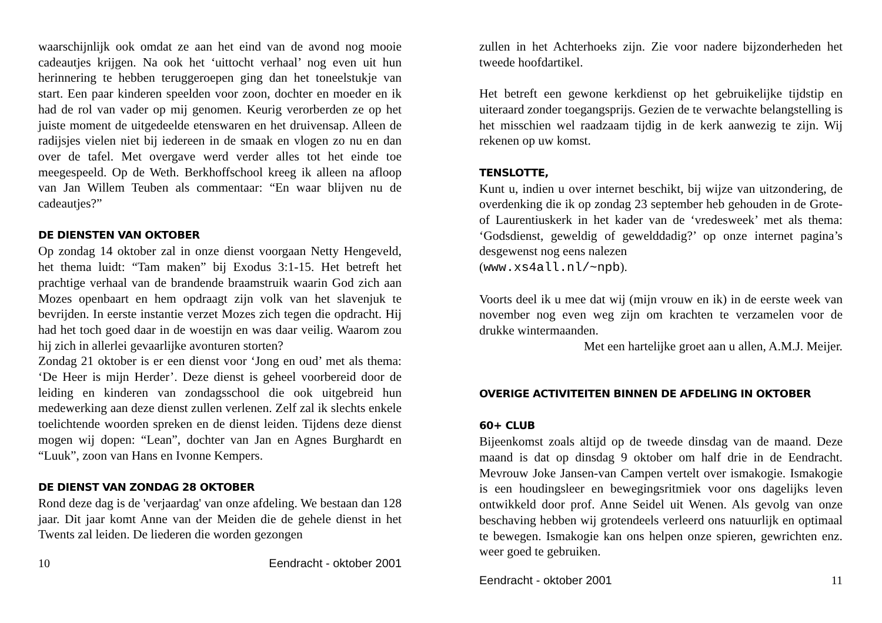waarschijnlijk ook omdat ze aan het eind van de avond nog mooie cadeautjes krijgen. Na ook het ‘uittocht verhaal’ nog even uit hun herinnering te hebben teruggeroepen ging dan het toneelstukje van start. Een paar kinderen speelden voor zoon, dochter en moeder en ik had de rol van vader op mij genomen. Keurig verorberden ze op het juiste moment de uitgedeelde etenswaren en het druivensap. Alleen de radijsjes vielen niet bij iedereen in de smaak en vlogen zo nu en dan over de tafel. Met overgave werd verder alles tot het einde toe meegespeeld. Op de Weth. Berkhoffschool kreeg ik alleen na afloop van Jan Willem Teuben als commentaar: “En waar blijven nu de cadeautjes?”
DE DIENSTEN VAN OKTOBER
Op zondag 14 oktober zal in onze dienst voorgaan Netty Hengeveld, het thema luidt: “Tam maken” bij Exodus 3:1-15. Het betreft het prachtige verhaal van de brandende braamstruik waarin God zich aan Mozes openbaart en hem opdraagt zijn volk van het slavenjuk te bevrijden. In eerste instantie verzet Mozes zich tegen die opdracht. Hij had het toch goed daar in de woestijn en was daar veilig. Waarom zou hij zich in allerlei gevaarlijke avonturen storten?
Zondag 21 oktober is er een dienst voor ‘Jong en oud’ met als thema: ‘De Heer is mijn Herder’. Deze dienst is geheel voorbereid door de leiding en kinderen van zondagsschool die ook uitgebreid hun medewerking aan deze dienst zullen verlenen. Zelf zal ik slechts enkele toelichtende woorden spreken en de dienst leiden. Tijdens deze dienst mogen wij dopen: “Lean”, dochter van Jan en Agnes Burghardt en “Luuk”, zoon van Hans en Ivonne Kempers.
DE DIENST VAN ZONDAG 28 OKTOBER
Rond deze dag is de 'verjaardag' van onze afdeling. We bestaan dan 128 jaar. Dit jaar komt Anne van der Meiden die de gehele dienst in het Twents zal leiden. De liederen die worden gezongen
10 Eendracht - oktober 2001
zullen in het Achterhoeks zijn. Zie voor nadere bijzonderheden het tweede hoofdartikel.
Het betreft een gewone kerkdienst op het gebruikelijke tijdstip en uiteraard zonder toegangsprijs. Gezien de te verwachte belangstelling is het misschien wel raadzaam tijdig in de kerk aanwezig te zijn. Wij rekenen op uw komst.
TENSLOTTE,
Kunt u, indien u over internet beschikt, bij wijze van uitzondering, de overdenking die ik op zondag 23 september heb gehouden in de Grote- of Laurentiuskerk in het kader van de ‘vredesweek’ met als thema: ‘Godsdienst, geweldig of gewelddadig?’ op onze internet pagina’s desgewenst nog eens nalezen
(www.xs4all.nl/~npb).
Voorts deel ik u mee dat wij (mijn vrouw en ik) in de eerste week van november nog even weg zijn om krachten te verzamelen voor de drukke wintermaanden.
Met een hartelijke groet aan u allen, A.M.J. Meijer.
OVERIGE ACTIVITEITEN BINNEN DE AFDELING IN OKTOBER
60+ CLUB
Bijeenkomst zoals altijd op de tweede dinsdag van de maand. Deze maand is dat op dinsdag 9 oktober om half drie in de Eendracht. Mevrouw Joke Jansen-van Campen vertelt over ismakogie. Ismakogie is een houdingsleer en bewegingsritmiek voor ons dagelijks leven ontwikkeld door prof. Anne Seidel uit Wenen. Als gevolg van onze beschaving hebben wij grotendeels verleerd ons natuurlijk en optimaal te bewegen. Ismakogie kan ons helpen onze spieren, gewrichten enz. weer goed te gebruiken.
Eendracht - oktober 2001 11